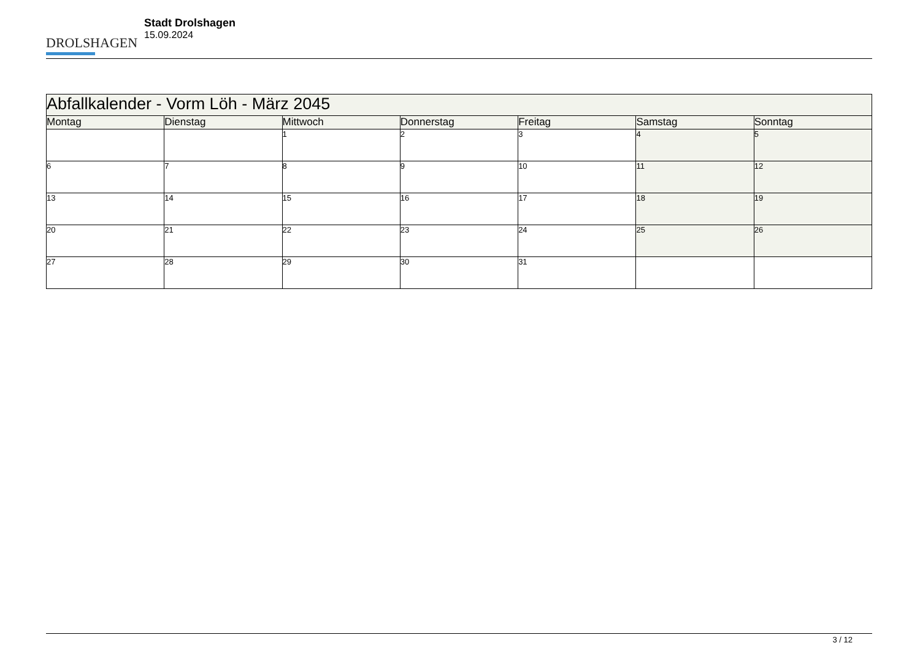DROLSHAGEN
Stadt Drolshagen
15.09.2024
| Abfallkalender - Vorm Löh - März 2045 | | | | | | |
| --- | --- | --- | --- | --- | --- | --- |
| Montag | Dienstag | Mittwoch | Donnerstag | Freitag | Samstag | Sonntag |
| | | 1 | 2 | 3 | 4 | 5 |
| 6 | 7 | 8 | 9 | 10 | 11 | 12 |
| 13 | 14 | 15 | 16 | 17 | 18 | 19 |
| 20 | 21 | 22 | 23 | 24 | 25 | 26 |
| 27 | 28 | 29 | 30 | 31 | | |
3 / 12